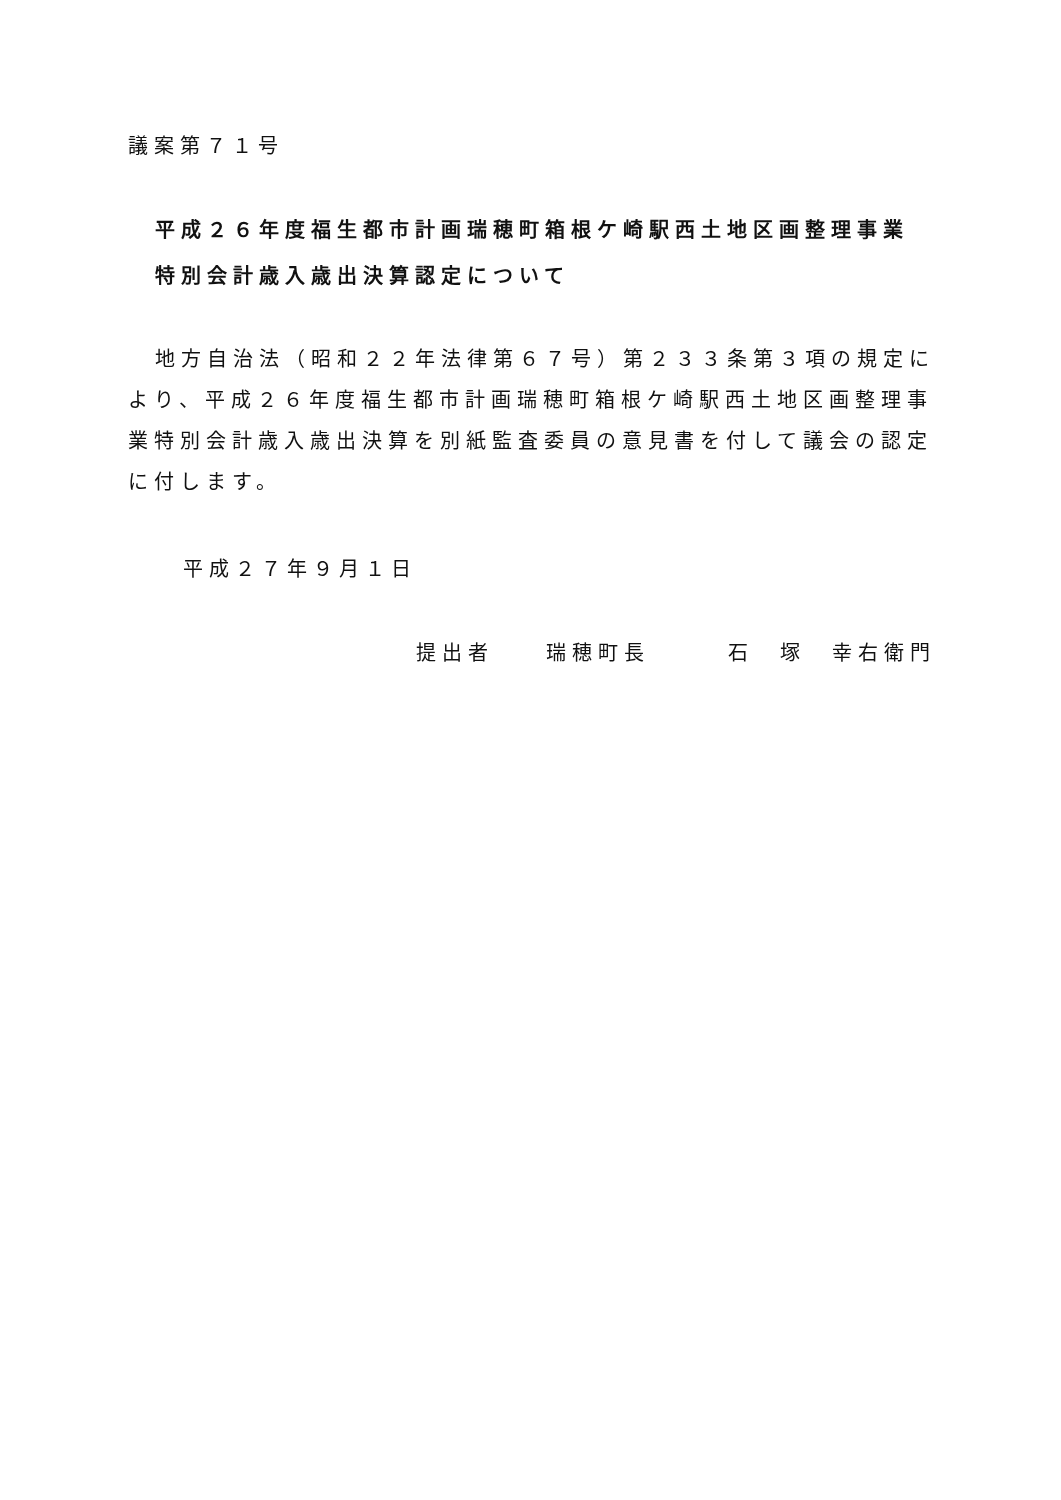議案第７１号
平成２６年度福生都市計画瑞穂町箱根ケ崎駅西土地区画整理事業
特別会計歳入歳出決算認定について
地方自治法（昭和２２年法律第６７号）第２３３条第３項の規定により、平成２６年度福生都市計画瑞穂町箱根ケ崎駅西土地区画整理事業特別会計歳入歳出決算を別紙監査委員の意見書を付して議会の認定に付します。
平成２７年９月１日
提出者　　瑞穂町長　　　石　塚　幸右衛門